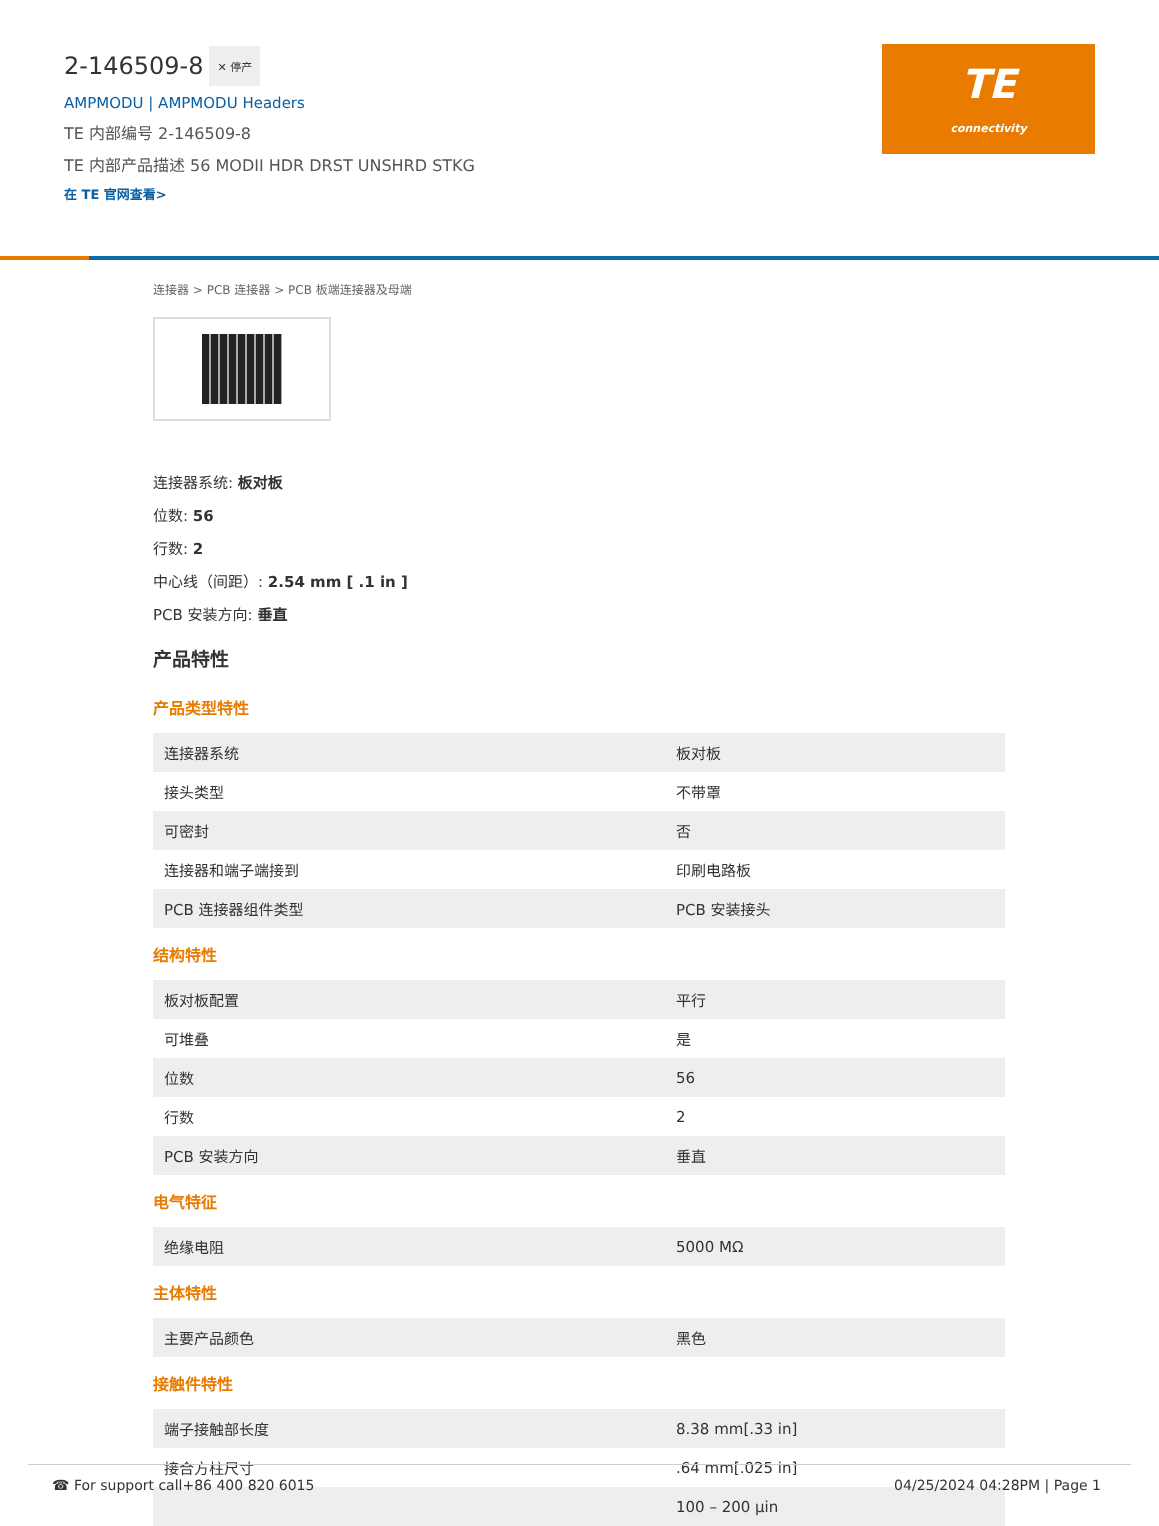2-146509-8 ✕ 停产
AMPMODU | AMPMODU Headers
TE 内部编号 2-146509-8
TE 内部产品描述 56 MODII HDR DRST UNSHRD STKG
在 TE 官网查看>
TE
connectivity
连接器 > PCB 连接器 > PCB 板端连接器及母端
连接器系统: 板对板
位数: 56
行数: 2
中心线（间距）: 2.54 mm [ .1 in ]
PCB 安装方向: 垂直
产品特性
产品类型特性
| 连接器系统 | 板对板 |
| 接头类型 | 不带罩 |
| 可密封 | 否 |
| 连接器和端子端接到 | 印刷电路板 |
| PCB 连接器组件类型 | PCB 安装接头 |
结构特性
| 板对板配置 | 平行 |
| 可堆叠 | 是 |
| 位数 | 56 |
| 行数 | 2 |
| PCB 安装方向 | 垂直 |
电气特征
| 绝缘电阻 | 5000 MΩ |
主体特性
| 主要产品颜色 | 黑色 |
接触件特性
| 端子接触部长度 | 8.38 mm[.33 in] |
| 接合方柱尺寸 | .64 mm[.025 in] |
| | 100 – 200 µin |
☎ For support call+86 400 820 6015 04/25/2024 04:28PM | Page 1